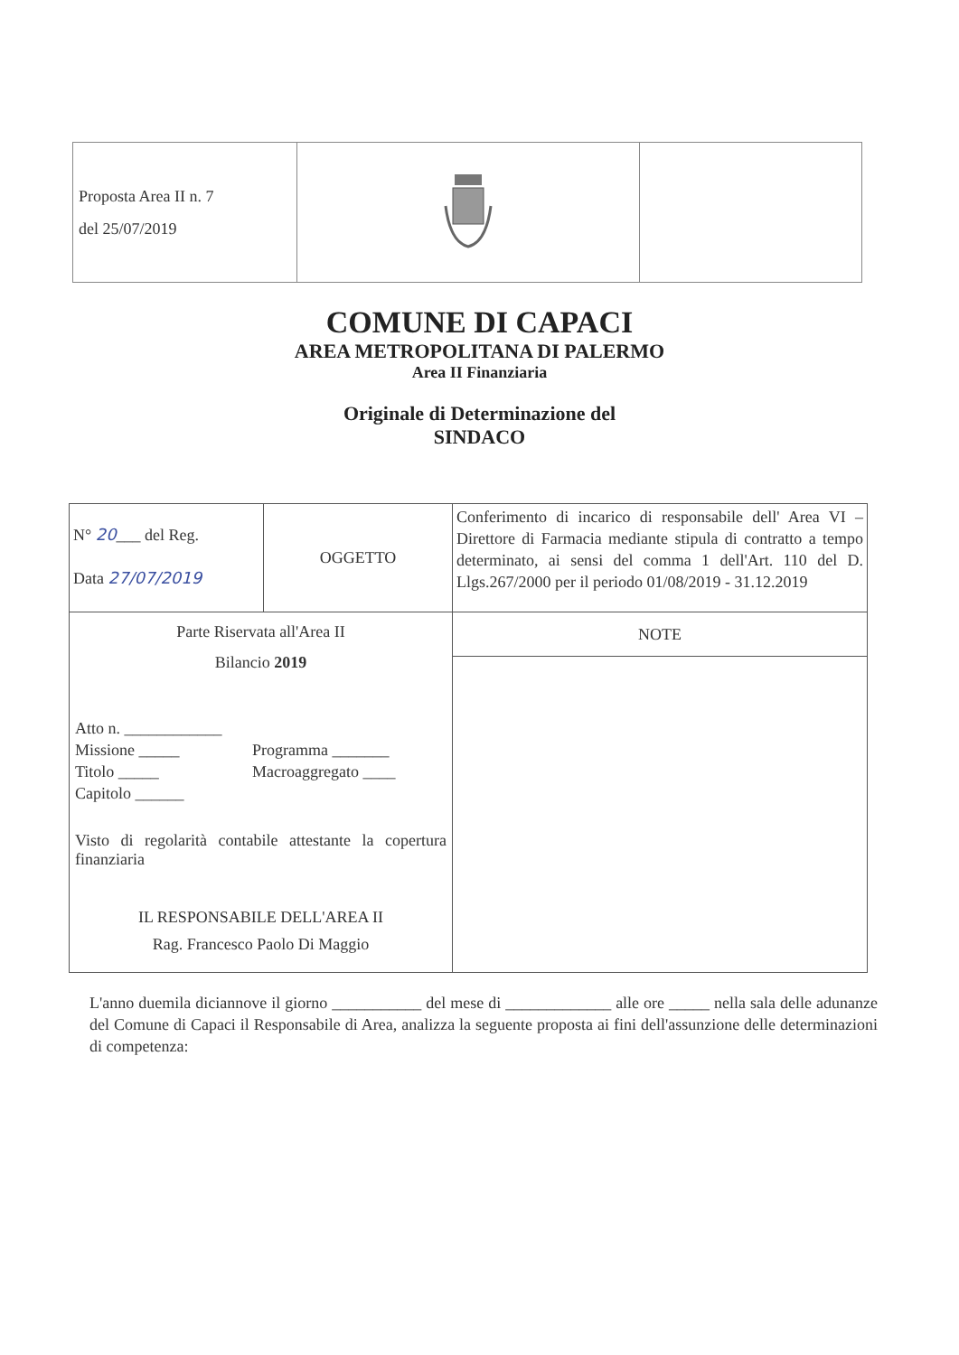| Proposta Area II n. 7 del 25/07/2019 | | |
COMUNE DI CAPACI
AREA METROPOLITANA DI PALERMO
Area II Finanziaria
Originale di Determinazione del
SINDACO
| N° 20 ___ del Reg. Data 27/07/2019 | OGGETTO | Conferimento di incarico di responsabile dell' Area VI – Direttore di Farmacia mediante stipula di contratto a tempo determinato, ai sensi del comma 1 dell'Art. 110 del D. Llgs.267/2000 per il periodo 01/08/2019 - 31.12.2019 |
| Parte Riservata all'Area II Bilancio 2019 Atto n. ____________ / Missione _____ / Programma _______ / / Titolo _____ / Macroaggregato ____ / / Capitolo ______ / / Visto di regolarità contabile attestante la copertura finanziaria IL RESPONSABILE DELL'AREA II Rag. Francesco Paolo Di Maggio | | NOTE |
L'anno duemila diciannove il giorno ___________ del mese di _____________ alle ore _____ nella sala delle adunanze del Comune di Capaci il Responsabile di Area, analizza la seguente proposta ai fini dell'assunzione delle determinazioni di competenza: